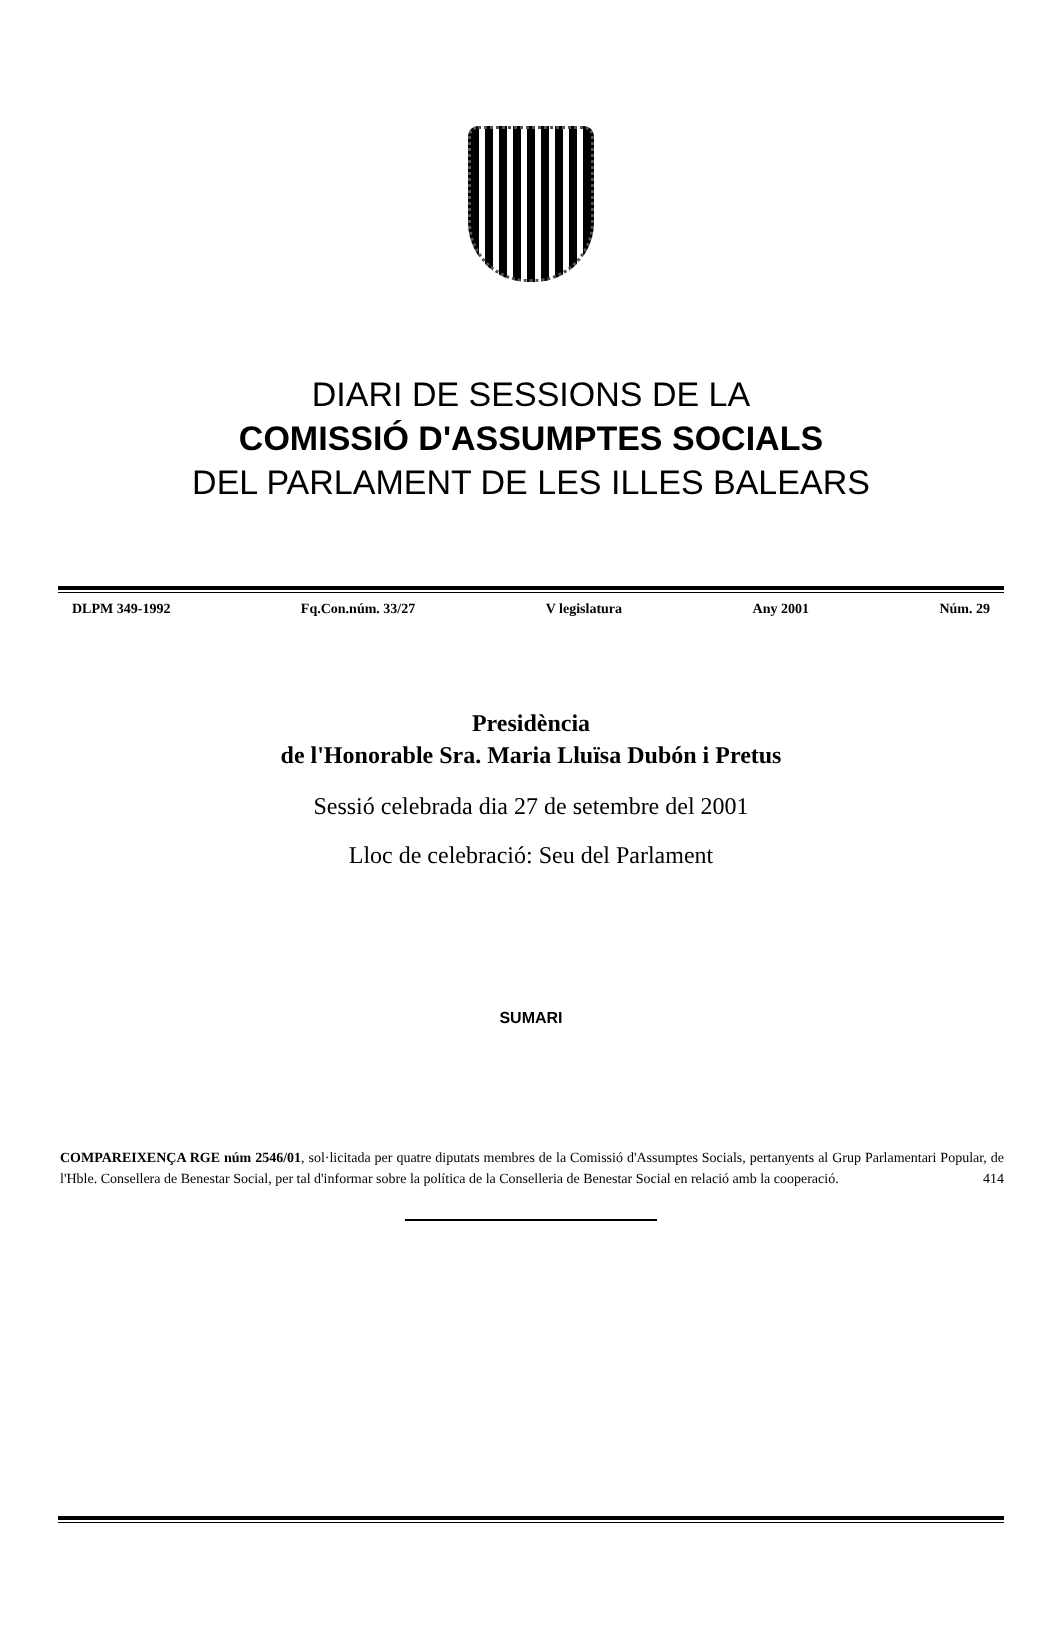DIARI DE SESSIONS DE LA
COMISSIÓ D'ASSUMPTES SOCIALS
DEL PARLAMENT DE LES ILLES BALEARS
DLPM 349-1992 Fq.Con.núm. 33/27 V legislatura Any 2001 Núm. 29
Presidència
de l'Honorable Sra. Maria Lluïsa Dubón i Pretus
Sessió celebrada dia 27 de setembre del 2001
Lloc de celebració: Seu del Parlament
SUMARI
COMPAREIXENÇA RGE núm 2546/01, sol·licitada per quatre diputats membres de la Comissió d'Assumptes Socials, pertanyents al Grup Parlamentari Popular, de l'Hble. Consellera de Benestar Social, per tal d'informar sobre la política de la Conselleria de Benestar Social en relació amb la cooperació. 414